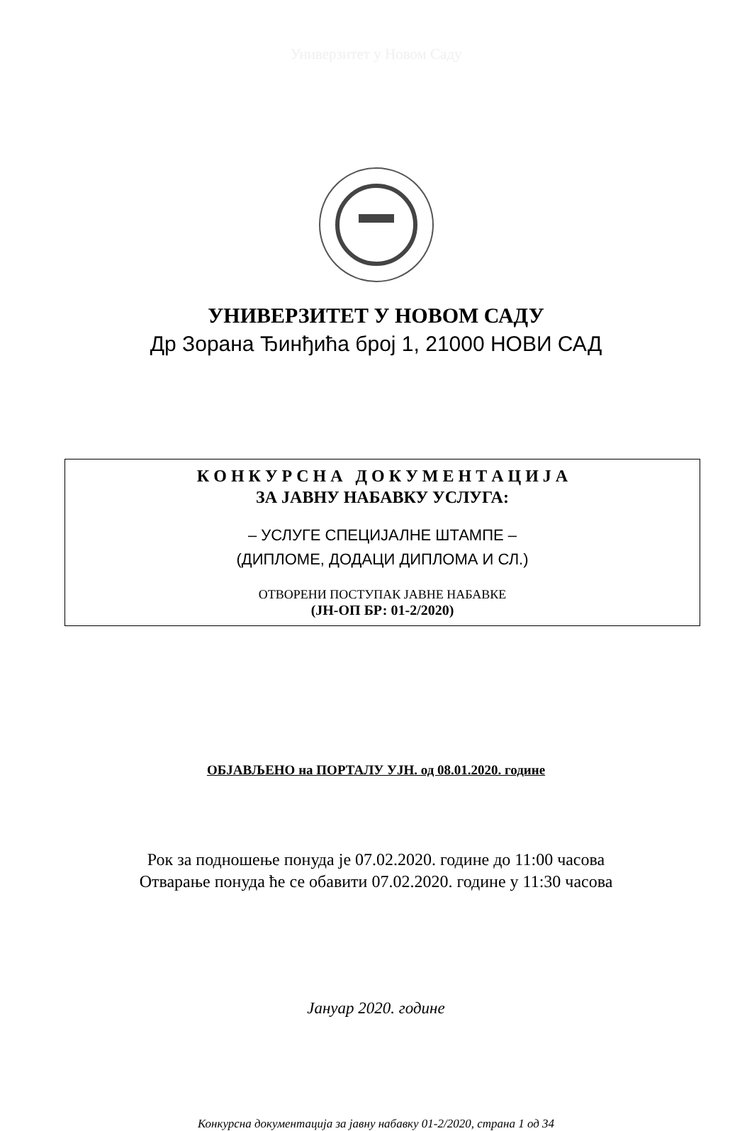Универзитет у Новом Саду
УНИВЕРЗИТЕТ У НОВОМ САДУ
Др Зорана Ђинђића број 1, 21000 НОВИ САД
К О Н К У Р С Н А Д О К У М Е Н Т А Ц И Ј А
ЗА ЈАВНУ НАБАВКУ УСЛУГА:
– УСЛУГЕ СПЕЦИЈАЛНЕ ШТАМПЕ –
(ДИПЛОМЕ, ДОДАЦИ ДИПЛОМА И СЛ.)
ОТВОРЕНИ ПОСТУПАК ЈАВНЕ НАБАВКЕ
(ЈН-ОП БР: 01-2/2020)
ОБЈАВЉЕНО на ПОРТАЛУ УЈН. од 08.01.2020. године
Рок за подношење понуда је 07.02.2020. године до 11:00 часова
Отварање понуда ће се обавити 07.02.2020. године у 11:30 часова
Јануар 2020. године
Конкурсна документација за јавну набавку 01-2/2020, страна 1 од 34